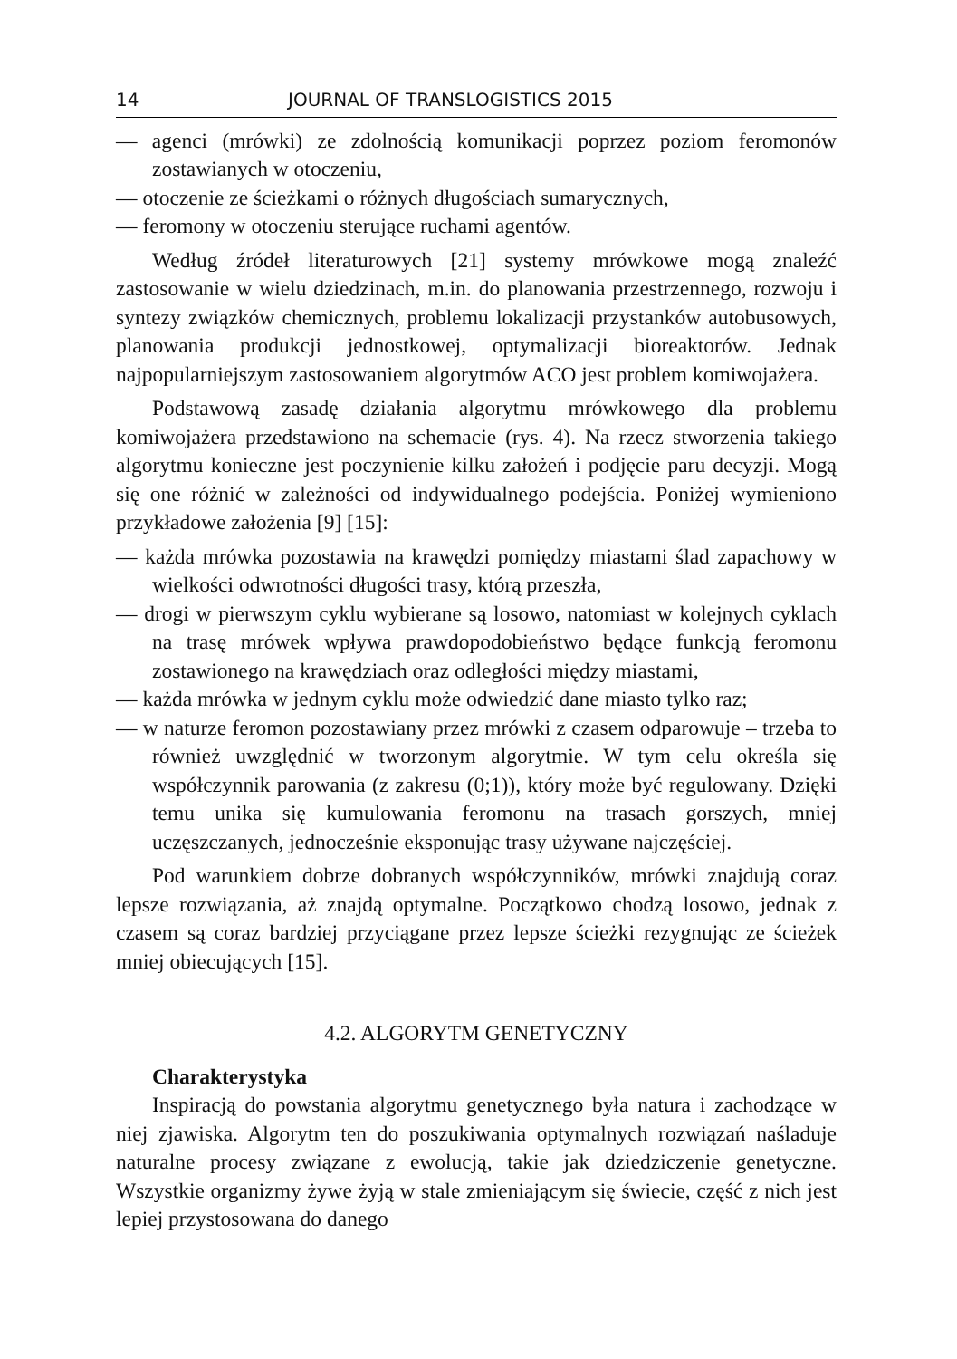14 JOURNAL OF TRANSLOGISTICS 2015
— agenci (mrówki) ze zdolnością komunikacji poprzez poziom feromonów zostawianych w otoczeniu,
— otoczenie ze ścieżkami o różnych długościach sumarycznych,
— feromony w otoczeniu sterujące ruchami agentów.
Według źródeł literaturowych [21] systemy mrówkowe mogą znaleźć zastosowanie w wielu dziedzinach, m.in. do planowania przestrzennego, rozwoju i syntezy związków chemicznych, problemu lokalizacji przystanków autobusowych, planowania produkcji jednostkowej, optymalizacji bioreaktorów. Jednak najpopularniejszym zastosowaniem algorytmów ACO jest problem komiwojażera.
Podstawową zasadę działania algorytmu mrówkowego dla problemu komiwojażera przedstawiono na schemacie (rys. 4). Na rzecz stworzenia takiego algorytmu konieczne jest poczynienie kilku założeń i podjęcie paru decyzji. Mogą się one różnić w zależności od indywidualnego podejścia. Poniżej wymieniono przykładowe założenia [9] [15]:
— każda mrówka pozostawia na krawędzi pomiędzy miastami ślad zapachowy w wielkości odwrotności długości trasy, którą przeszła,
— drogi w pierwszym cyklu wybierane są losowo, natomiast w kolejnych cyklach na trasę mrówek wpływa prawdopodobieństwo będące funkcją feromonu zostawionego na krawędziach oraz odległości między miastami,
— każda mrówka w jednym cyklu może odwiedzić dane miasto tylko raz;
— w naturze feromon pozostawiany przez mrówki z czasem odparowuje – trzeba to również uwzględnić w tworzonym algorytmie. W tym celu określa się współczynnik parowania (z zakresu (0;1)), który może być regulowany. Dzięki temu unika się kumulowania feromonu na trasach gorszych, mniej uczęszczanych, jednocześnie eksponując trasy używane najczęściej.
Pod warunkiem dobrze dobranych współczynników, mrówki znajdują coraz lepsze rozwiązania, aż znajdą optymalne. Początkowo chodzą losowo, jednak z czasem są coraz bardziej przyciągane przez lepsze ścieżki rezygnując ze ścieżek mniej obiecujących [15].
4.2. ALGORYTM GENETYCZNY
Charakterystyka
Inspiracją do powstania algorytmu genetycznego była natura i zachodzące w niej zjawiska. Algorytm ten do poszukiwania optymalnych rozwiązań naśladuje naturalne procesy związane z ewolucją, takie jak dziedziczenie genetyczne. Wszystkie organizmy żywe żyją w stale zmieniającym się świecie, część z nich jest lepiej przystosowana do danego